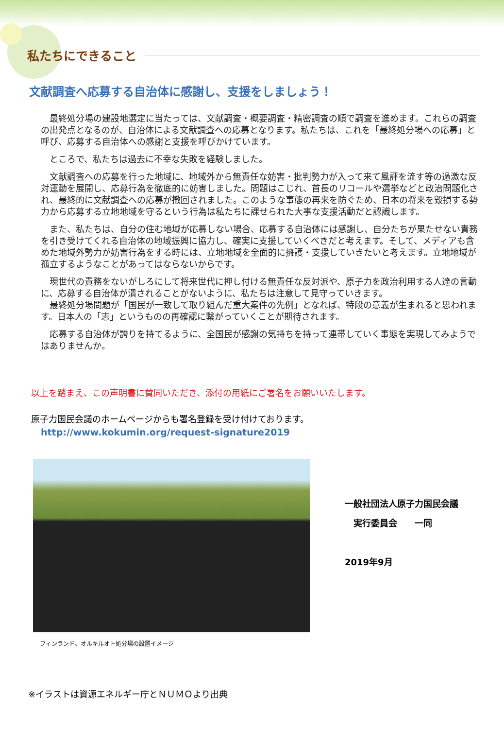私たちにできること
文献調査へ応募する自治体に感謝し、支援をしましょう！
最終処分場の建設地選定に当たっては、文献調査・概要調査・精密調査の順で調査を進めます。これらの調査の出発点となるのが、自治体による文献調査への応募となります。私たちは、これを「最終処分場への応募」と呼び、応募する自治体への感謝と支援を呼びかけています。
ところで、私たちは過去に不幸な失敗を経験しました。
文献調査への応募を行った地域に、地域外から無責任な妨害・批判勢力が入って来て風評を流す等の過激な反対運動を展開し、応募行為を徹底的に妨害しました。問題はこじれ、首長のリコールや選挙などと政治問題化され、最終的に文献調査への応募が撤回されました。このような事態の再来を防ぐため、日本の将来を毀損する勢力から応募する立地地域を守るという行為は私たちに課せられた大事な支援活動だと認識します。
また、私たちは、自分の住む地域が応募しない場合、応募する自治体には感謝し、自分たちが果たせない責務を引き受けてくれる自治体の地域振興に協力し、確実に支援していくべきだと考えます。そして、メディアも含めた地域外勢力が妨害行為をする時には、立地地域を全面的に擁護・支援していきたいと考えます。立地地域が孤立するようなことがあってはならないからです。
現世代の責務をないがしろにして将来世代に押し付ける無責任な反対派や、原子力を政治利用する人達の言動に、応募する自治体が潰されることがないように、私たちは注意して見守っていきます。
最終処分場問題が「国民が一致して取り組んだ重大案件の先例」となれば、特段の意義が生まれると思われます。日本人の「志」というものの再確認に繋がっていくことが期待されます。
応募する自治体が誇りを持てるように、全国民が感謝の気持ちを持って連帯していく事態を実現してみようではありませんか。
以上を踏まえ、この声明書に賛同いただき、添付の用紙にご署名をお願いいたします。
原子力国民会議のホームページからも署名登録を受け付けております。
http://www.kokumin.org/request-signature2019
フィンランド、オルキルオト処分場の設置イメージ
一般社団法人原子力国民会議
　実行委員会　　一同
2019年9月
※イラストは資源エネルギー庁とＮＵＭＯより出典